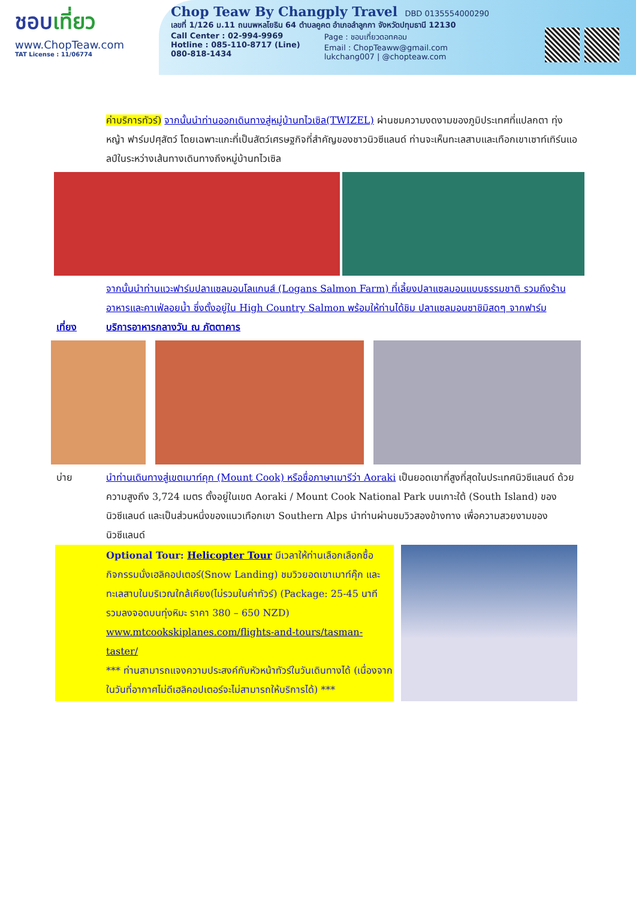ชอบเที่ยว
www.ChopTeaw.com
TAT License : 11/06774
Chop Teaw By Changply Travel DBD 0135554000290
เลขที่ 1/126 ม.11 ถนนพหลโยธิน 64 ตำบลคูคต อำเภอลำลูกกา จังหวัดปทุมธานี 12130
Call Center : 02-994-9969
Hotline : 085-110-8717 (Line)
080-818-1434
Page : ชอบเที่ยวดอทคอม
Email : ChopTeaww@gmail.com
lukchang007 | @chopteaw.com
ค่าบริการทัวร์) จากนั้นนำท่านออกเดินทางสู่หมู่บ้านทไวเซิล(TWIZEL) ผ่านชมความงดงามของภูมิประเทศที่แปลกตา ทุ่งหญ้า ฟาร์มปศุสัตว์ โดยเฉพาะแกะที่เป็นสัตว์เศรษฐกิจที่สำคัญของชาวนิวซีแลนด์ ท่านจะเห็นทะเลสาบและเทือกเขาเซาท์เทิร์นแอลป์ในระหว่างเส้นทางเดินทางถึงหมู่บ้านทไวเซิล
จากนั้นนำท่านแวะฟาร์มปลาแซลมอนโลแกนส์ (Logans Salmon Farm) ที่เลี้ยงปลาแซลมอนแบบธรรมชาติ รวมถึงร้านอาหารและคาเฟ่ลอยน้ำ ซึ่งตั้งอยู่ใน High Country Salmon พร้อมให้ท่านได้ชิม ปลาแซลมอนซาชิมิสดๆ จากฟาร์ม
เที่ยง บริการอาหารกลางวัน ณ ภัตตาคาร
บ่าย นำท่านเดินทางสู่เขตเมาท์คุก (Mount Cook) หรือชื่อภาษาเมารีว่า Aoraki เป็นยอดเขาที่สูงที่สุดในประเทศนิวซีแลนด์ ด้วยความสูงถึง 3,724 เมตร ตั้งอยู่ในเขต Aoraki / Mount Cook National Park บนเกาะใต้ (South Island) ของนิวซีแลนด์ และเป็นส่วนหนึ่งของแนวเทือกเขา Southern Alps นำท่านผ่านชมวิวสองข้างทาง เพื่อความสวยงามของนิวซีแลนด์
Optional Tour: Helicopter Tour มีเวลาให้ท่านเลือกเลือกซื้อกิจกรรมนั่งเฮลิคอปเตอร์(Snow Landing) ชมวิวยอดเขาเมาท์คุ๊ก และทะเลสาบในบริเวณใกล้เคียง(ไม่รวมในค่าทัวร์) (Package: 25-45 นาที รวมลงจอดบนทุ่งหิมะ ราคา 380 – 650 NZD)
www.mtcookskiplanes.com/flights-and-tours/tasman-taster/
*** ท่านสามารถแจงความประสงค์กับหัวหน้าทัวร์ในวันเดินทางได้ (เนื่องจากในวันที่อากาศไม่ดีเฮลิคอปเตอร์จะไม่สามารถให้บริการได้) ***